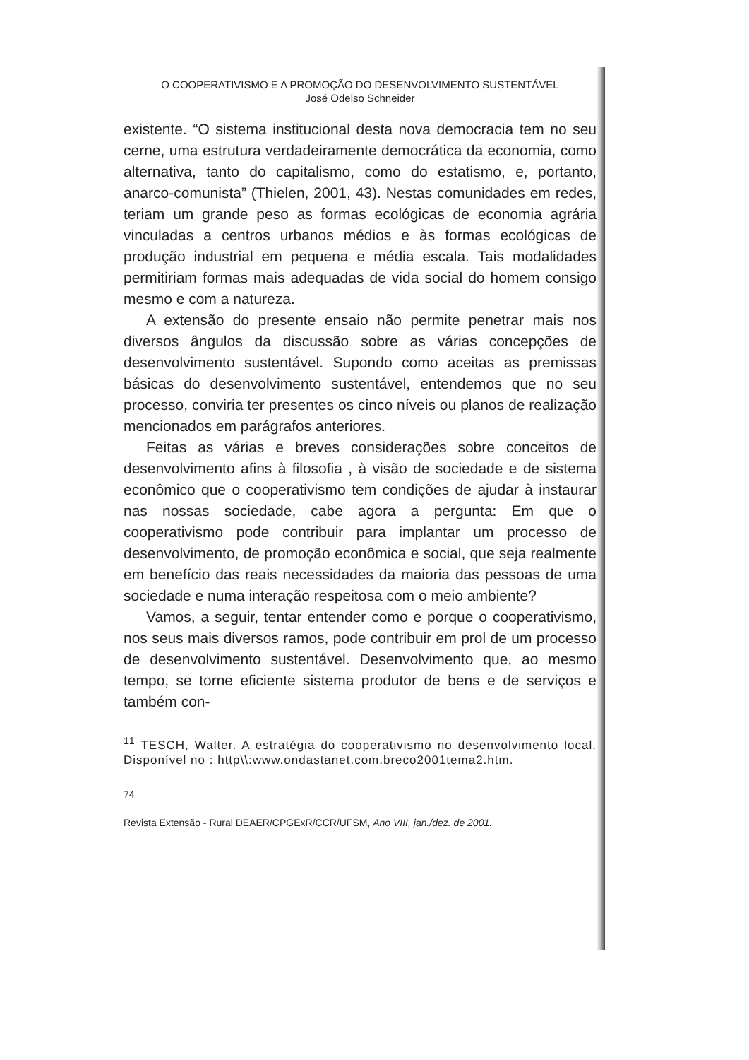O COOPERATIVISMO E A PROMOÇÃO DO DESENVOLVIMENTO SUSTENTÁVEL
José Odelso Schneider
existente. “O sistema institucional desta nova democracia tem no seu cerne, uma estrutura verdadeiramente democrática da economia, como alternativa, tanto do capitalismo, como do estatismo, e, portanto, anarco-comunista” (Thielen, 2001, 43). Nestas comunidades em redes, teriam um grande peso as formas ecológicas de economia agrária vinculadas a centros urbanos médios e às formas ecológicas de produção industrial em pequena e média escala. Tais modalidades permitiriam formas mais adequadas de vida social do homem consigo mesmo e com a natureza.
A extensão do presente ensaio não permite penetrar mais nos diversos ângulos da discussão sobre as várias concepções de desenvolvimento sustentável. Supondo como aceitas as premissas básicas do desenvolvimento sustentável, entendemos que no seu processo, conviria ter presentes os cinco níveis ou planos de realização mencionados em parágrafos anteriores.
Feitas as várias e breves considerações sobre conceitos de desenvolvimento afins à filosofia , à visão de sociedade e de sistema econômico que o cooperativismo tem condições de ajudar à instaurar nas nossas sociedade, cabe agora a pergunta: Em que o cooperativismo pode contribuir para implantar um processo de desenvolvimento, de promoção econômica e social, que seja realmente em benefício das reais necessidades da maioria das pessoas de uma sociedade e numa interação respeitosa com o meio ambiente?
Vamos, a seguir, tentar entender como e porque o cooperativismo, nos seus mais diversos ramos, pode contribuir em prol de um processo de desenvolvimento sustentável. Desenvolvimento que, ao mesmo tempo, se torne eficiente sistema produtor de bens e de serviços e também con-
<sup>11</sup> TESCH, Walter. A estratégia do cooperativismo no desenvolvimento local. Disponível no : http\\:www.ondastanet.com.breco2001tema2.htm.
74
Revista Extensão - Rural DEAER/CPGExR/CCR/UFSM, Ano VIII, jan./dez. de 2001.